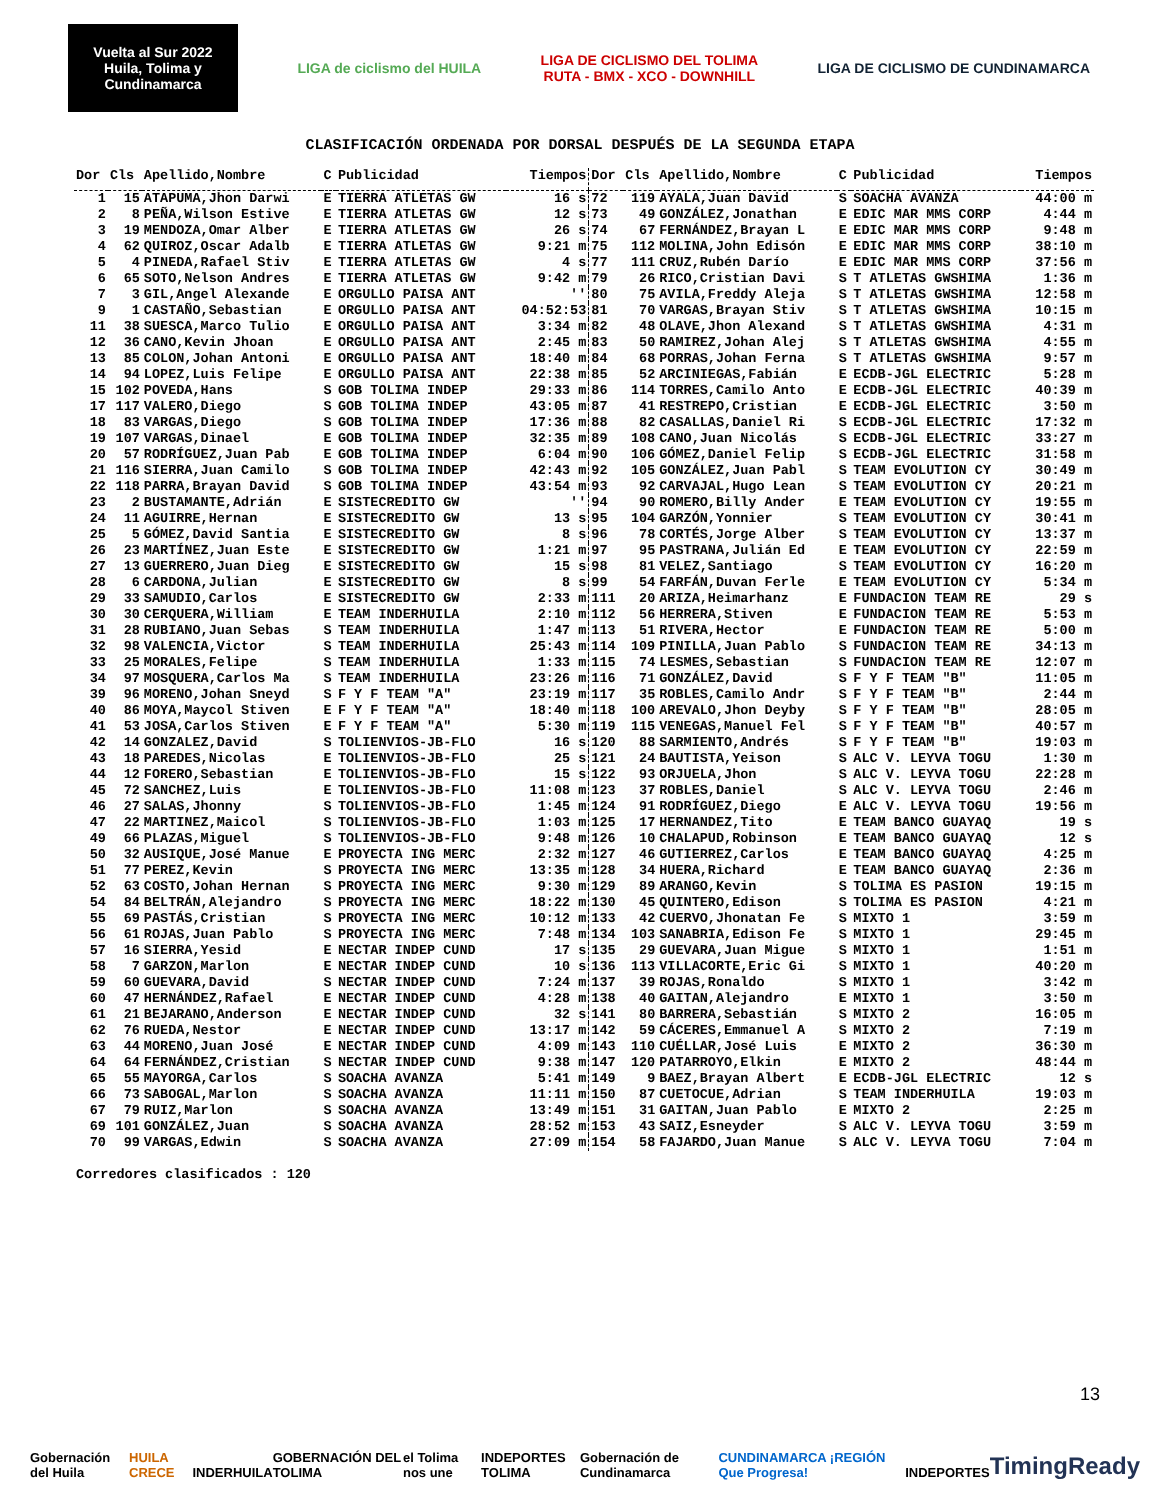Vuelta al Sur 2022 Huila, Tolima y Cundinamarca
LIGA de ciclismo del HUILA
LIGA DE CICLISMO DEL TOLIMA
RUTA - BMX - XCO - DOWNHILL
LIGA DE CICLISMO DE CUNDINAMARCA
CLASIFICACIÓN ORDENADA POR DORSAL DESPUÉS DE LA SEGUNDA ETAPA
| Dor | Cls | Apellido,Nombre | C | Publicidad | Tiempos | Dor | Cls | Apellido,Nombre | C | Publicidad | Tiempos |
| --- | --- | --- | --- | --- | --- | --- | --- | --- | --- | --- | --- |
| 1 | 15 | ATAPUMA,Jhon Darwi | E | TIERRA ATLETAS GW | 16 s | 72 | 119 | AYALA,Juan David | S | SOACHA AVANZA | 44:00 m |
| 2 | 8 | PEÑA,Wilson Estive | E | TIERRA ATLETAS GW | 12 s | 73 | 49 | GONZÁLEZ,Jonathan | E | EDIC MAR MMS CORP | 4:44 m |
| 3 | 19 | MENDOZA,Omar Alber | E | TIERRA ATLETAS GW | 26 s | 74 | 67 | FERNÁNDEZ,Brayan L | E | EDIC MAR MMS CORP | 9:48 m |
| 4 | 62 | QUIROZ,Oscar Adalb | E | TIERRA ATLETAS GW | 9:21 m | 75 | 112 | MOLINA,John Edisón | E | EDIC MAR MMS CORP | 38:10 m |
| 5 | 4 | PINEDA,Rafael Stiv | E | TIERRA ATLETAS GW | 4 s | 77 | 111 | CRUZ,Rubén Darío | E | EDIC MAR MMS CORP | 37:56 m |
| 6 | 65 | SOTO,Nelson Andres | E | TIERRA ATLETAS GW | 9:42 m | 79 | 26 | RICO,Cristian Davi | S | T ATLETAS GWSHIMA | 1:36 m |
| 7 | 3 | GIL,Angel Alexande | E | ORGULLO PAISA ANT | '' | 80 | 75 | AVILA,Freddy Aleja | S | T ATLETAS GWSHIMA | 12:58 m |
| 9 | 1 | CASTAÑO,Sebastian | E | ORGULLO PAISA ANT | 04:52:53 | 81 | 70 | VARGAS,Brayan Stiv | S | T ATLETAS GWSHIMA | 10:15 m |
| 11 | 38 | SUESCA,Marco Tulio | E | ORGULLO PAISA ANT | 3:34 m | 82 | 48 | OLAVE,Jhon Alexand | S | T ATLETAS GWSHIMA | 4:31 m |
| 12 | 36 | CANO,Kevin Jhoan | E | ORGULLO PAISA ANT | 2:45 m | 83 | 50 | RAMIREZ,Johan Alej | S | T ATLETAS GWSHIMA | 4:55 m |
| 13 | 85 | COLON,Johan Antoni | E | ORGULLO PAISA ANT | 18:40 m | 84 | 68 | PORRAS,Johan Ferna | S | T ATLETAS GWSHIMA | 9:57 m |
| 14 | 94 | LOPEZ,Luis Felipe | E | ORGULLO PAISA ANT | 22:38 m | 85 | 52 | ARCINIEGAS,Fabián | E | ECDB-JGL ELECTRIC | 5:28 m |
| 15 | 102 | POVEDA,Hans | S | GOB TOLIMA INDEP | 29:33 m | 86 | 114 | TORRES,Camilo Anto | E | ECDB-JGL ELECTRIC | 40:39 m |
| 17 | 117 | VALERO,Diego | S | GOB TOLIMA INDEP | 43:05 m | 87 | 41 | RESTREPO,Cristian | E | ECDB-JGL ELECTRIC | 3:50 m |
| 18 | 83 | VARGAS,Diego | S | GOB TOLIMA INDEP | 17:36 m | 88 | 82 | CASALLAS,Daniel Ri | S | ECDB-JGL ELECTRIC | 17:32 m |
| 19 | 107 | VARGAS,Dinael | E | GOB TOLIMA INDEP | 32:35 m | 89 | 108 | CANO,Juan Nicolás | S | ECDB-JGL ELECTRIC | 33:27 m |
| 20 | 57 | RODRÍGUEZ,Juan Pab | E | GOB TOLIMA INDEP | 6:04 m | 90 | 106 | GÓMEZ,Daniel Felip | S | ECDB-JGL ELECTRIC | 31:58 m |
| 21 | 116 | SIERRA,Juan Camilo | S | GOB TOLIMA INDEP | 42:43 m | 92 | 105 | GONZÁLEZ,Juan Pabl | S | TEAM EVOLUTION CY | 30:49 m |
| 22 | 118 | PARRA,Brayan David | S | GOB TOLIMA INDEP | 43:54 m | 93 | 92 | CARVAJAL,Hugo Lean | S | TEAM EVOLUTION CY | 20:21 m |
| 23 | 2 | BUSTAMANTE,Adrián | E | SISTECREDITO GW | '' | 94 | 90 | ROMERO,Billy Ander | E | TEAM EVOLUTION CY | 19:55 m |
| 24 | 11 | AGUIRRE,Hernan | E | SISTECREDITO GW | 13 s | 95 | 104 | GARZÓN,Yonnier | S | TEAM EVOLUTION CY | 30:41 m |
| 25 | 5 | GÓMEZ,David Santia | E | SISTECREDITO GW | 8 s | 96 | 78 | CORTÉS,Jorge Alber | S | TEAM EVOLUTION CY | 13:37 m |
| 26 | 23 | MARTÍNEZ,Juan Este | E | SISTECREDITO GW | 1:21 m | 97 | 95 | PASTRANA,Julián Ed | E | TEAM EVOLUTION CY | 22:59 m |
| 27 | 13 | GUERRERO,Juan Dieg | E | SISTECREDITO GW | 15 s | 98 | 81 | VELEZ,Santiago | S | TEAM EVOLUTION CY | 16:20 m |
| 28 | 6 | CARDONA,Julian | E | SISTECREDITO GW | 8 s | 99 | 54 | FARFÁN,Duvan Ferle | E | TEAM EVOLUTION CY | 5:34 m |
| 29 | 33 | SAMUDIO,Carlos | E | SISTECREDITO GW | 2:33 m | 111 | 20 | ARIZA,Heimarhanz | E | FUNDACION TEAM RE | 29 s |
| 30 | 30 | CERQUERA,William | E | TEAM INDERHUILA | 2:10 m | 112 | 56 | HERRERA,Stiven | E | FUNDACION TEAM RE | 5:53 m |
| 31 | 28 | RUBIANO,Juan Sebas | S | TEAM INDERHUILA | 1:47 m | 113 | 51 | RIVERA,Hector | E | FUNDACION TEAM RE | 5:00 m |
| 32 | 98 | VALENCIA,Victor | S | TEAM INDERHUILA | 25:43 m | 114 | 109 | PINILLA,Juan Pablo | S | FUNDACION TEAM RE | 34:13 m |
| 33 | 25 | MORALES,Felipe | S | TEAM INDERHUILA | 1:33 m | 115 | 74 | LESMES,Sebastian | S | FUNDACION TEAM RE | 12:07 m |
| 34 | 97 | MOSQUERA,Carlos Ma | S | TEAM INDERHUILA | 23:26 m | 116 | 71 | GONZÁLEZ,David | S | F Y F TEAM "B" | 11:05 m |
| 39 | 96 | MORENO,Johan Sneyd | S | F Y F TEAM "A" | 23:19 m | 117 | 35 | ROBLES,Camilo Andr | S | F Y F TEAM "B" | 2:44 m |
| 40 | 86 | MOYA,Maycol Stiven | E | F Y F TEAM "A" | 18:40 m | 118 | 100 | AREVALO,Jhon Deyby | S | F Y F TEAM "B" | 28:05 m |
| 41 | 53 | JOSA,Carlos Stiven | E | F Y F TEAM "A" | 5:30 m | 119 | 115 | VENEGAS,Manuel Fel | S | F Y F TEAM "B" | 40:57 m |
| 42 | 14 | GONZALEZ,David | S | TOLIENVIOS-JB-FLO | 16 s | 120 | 88 | SARMIENTO,Andrés | S | F Y F TEAM "B" | 19:03 m |
| 43 | 18 | PAREDES,Nicolas | E | TOLIENVIOS-JB-FLO | 25 s | 121 | 24 | BAUTISTA,Yeison | S | ALC V. LEYVA TOGU | 1:30 m |
| 44 | 12 | FORERO,Sebastian | E | TOLIENVIOS-JB-FLO | 15 s | 122 | 93 | ORJUELA,Jhon | S | ALC V. LEYVA TOGU | 22:28 m |
| 45 | 72 | SANCHEZ,Luis | E | TOLIENVIOS-JB-FLO | 11:08 m | 123 | 37 | ROBLES,Daniel | S | ALC V. LEYVA TOGU | 2:46 m |
| 46 | 27 | SALAS,Jhonny | S | TOLIENVIOS-JB-FLO | 1:45 m | 124 | 91 | RODRÍGUEZ,Diego | E | ALC V. LEYVA TOGU | 19:56 m |
| 47 | 22 | MARTINEZ,Maicol | S | TOLIENVIOS-JB-FLO | 1:03 m | 125 | 17 | HERNANDEZ,Tito | E | TEAM BANCO GUAYAQ | 19 s |
| 49 | 66 | PLAZAS,Miguel | S | TOLIENVIOS-JB-FLO | 9:48 m | 126 | 10 | CHALAPUD,Robinson | E | TEAM BANCO GUAYAQ | 12 s |
| 50 | 32 | AUSIQUE,José Manue | E | PROYECTA ING MERC | 2:32 m | 127 | 46 | GUTIERREZ,Carlos | E | TEAM BANCO GUAYAQ | 4:25 m |
| 51 | 77 | PEREZ,Kevin | S | PROYECTA ING MERC | 13:35 m | 128 | 34 | HUERA,Richard | E | TEAM BANCO GUAYAQ | 2:36 m |
| 52 | 63 | COSTO,Johan Hernan | S | PROYECTA ING MERC | 9:30 m | 129 | 89 | ARANGO,Kevin | S | TOLIMA ES PASION | 19:15 m |
| 54 | 84 | BELTRÁN,Alejandro | S | PROYECTA ING MERC | 18:22 m | 130 | 45 | QUINTERO,Edison | S | TOLIMA ES PASION | 4:21 m |
| 55 | 69 | PASTÁS,Cristian | S | PROYECTA ING MERC | 10:12 m | 133 | 42 | CUERVO,Jhonatan Fe | S | MIXTO 1 | 3:59 m |
| 56 | 61 | ROJAS,Juan Pablo | S | PROYECTA ING MERC | 7:48 m | 134 | 103 | SANABRIA,Edison Fe | S | MIXTO 1 | 29:45 m |
| 57 | 16 | SIERRA,Yesid | E | NECTAR INDEP CUND | 17 s | 135 | 29 | GUEVARA,Juan Migue | S | MIXTO 1 | 1:51 m |
| 58 | 7 | GARZON,Marlon | E | NECTAR INDEP CUND | 10 s | 136 | 113 | VILLACORTE,Eric Gi | S | MIXTO 1 | 40:20 m |
| 59 | 60 | GUEVARA,David | S | NECTAR INDEP CUND | 7:24 m | 137 | 39 | ROJAS,Ronaldo | S | MIXTO 1 | 3:42 m |
| 60 | 47 | HERNÁNDEZ,Rafael | E | NECTAR INDEP CUND | 4:28 m | 138 | 40 | GAITAN,Alejandro | E | MIXTO 1 | 3:50 m |
| 61 | 21 | BEJARANO,Anderson | E | NECTAR INDEP CUND | 32 s | 141 | 80 | BARRERA,Sebastián | S | MIXTO 2 | 16:05 m |
| 62 | 76 | RUEDA,Nestor | E | NECTAR INDEP CUND | 13:17 m | 142 | 59 | CÁCERES,Emmanuel A | S | MIXTO 2 | 7:19 m |
| 63 | 44 | MORENO,Juan José | E | NECTAR INDEP CUND | 4:09 m | 143 | 110 | CUÉLLAR,José Luis | E | MIXTO 2 | 36:30 m |
| 64 | 64 | FERNÁNDEZ,Cristian | S | NECTAR INDEP CUND | 9:38 m | 147 | 120 | PATARROYO,Elkin | E | MIXTO 2 | 48:44 m |
| 65 | 55 | MAYORGA,Carlos | S | SOACHA AVANZA | 5:41 m | 149 | 9 | BAEZ,Brayan Albert | E | ECDB-JGL ELECTRIC | 12 s |
| 66 | 73 | SABOGAL,Marlon | S | SOACHA AVANZA | 11:11 m | 150 | 87 | CUETOCUE,Adrian | S | TEAM INDERHUILA | 19:03 m |
| 67 | 79 | RUIZ,Marlon | S | SOACHA AVANZA | 13:49 m | 151 | 31 | GAITAN,Juan Pablo | E | MIXTO 2 | 2:25 m |
| 69 | 101 | GONZÁLEZ,Juan | S | SOACHA AVANZA | 28:52 m | 153 | 43 | SAIZ,Esneyder | S | ALC V. LEYVA TOGU | 3:59 m |
| 70 | 99 | VARGAS,Edwin | S | SOACHA AVANZA | 27:09 m | 154 | 58 | FAJARDO,Juan Manue | S | ALC V. LEYVA TOGU | 7:04 m |
Corredores clasificados : 120
13
Gobernación del Huila HUILA CRECE INDERHUILA GOBERNACIÓN DEL TOLIMA el Tolima nos une INDEPORTES TOLIMA Gobernación de Cundinamarca CUNDINAMARCA ¡REGIÓN Que Progresa! INDEPORTES TimingReady